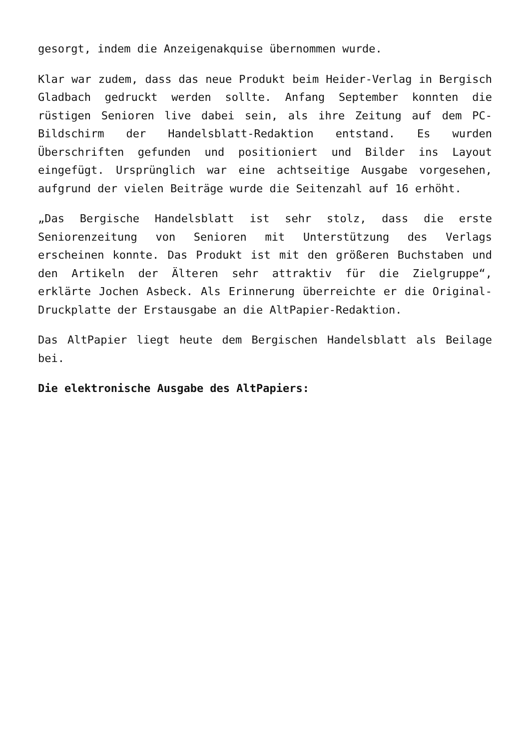gesorgt, indem die Anzeigenakquise übernommen wurde.
Klar war zudem, dass das neue Produkt beim Heider-Verlag in Bergisch Gladbach gedruckt werden sollte. Anfang September konnten die rüstigen Senioren live dabei sein, als ihre Zeitung auf dem PC-Bildschirm der Handelsblatt-Redaktion entstand. Es wurden Überschriften gefunden und positioniert und Bilder ins Layout eingefügt. Ursprünglich war eine achtseitige Ausgabe vorgesehen, aufgrund der vielen Beiträge wurde die Seitenzahl auf 16 erhöht.
„Das Bergische Handelsblatt ist sehr stolz, dass die erste Seniorenzeitung von Senioren mit Unterstützung des Verlags erscheinen konnte. Das Produkt ist mit den größeren Buchstaben und den Artikeln der Älteren sehr attraktiv für die Zielgruppe“, erklärte Jochen Asbeck. Als Erinnerung überreichte er die Original-Druckplatte der Erstausgabe an die AltPapier-Redaktion.
Das AltPapier liegt heute dem Bergischen Handelsblatt als Beilage bei.
Die elektronische Ausgabe des AltPapiers: